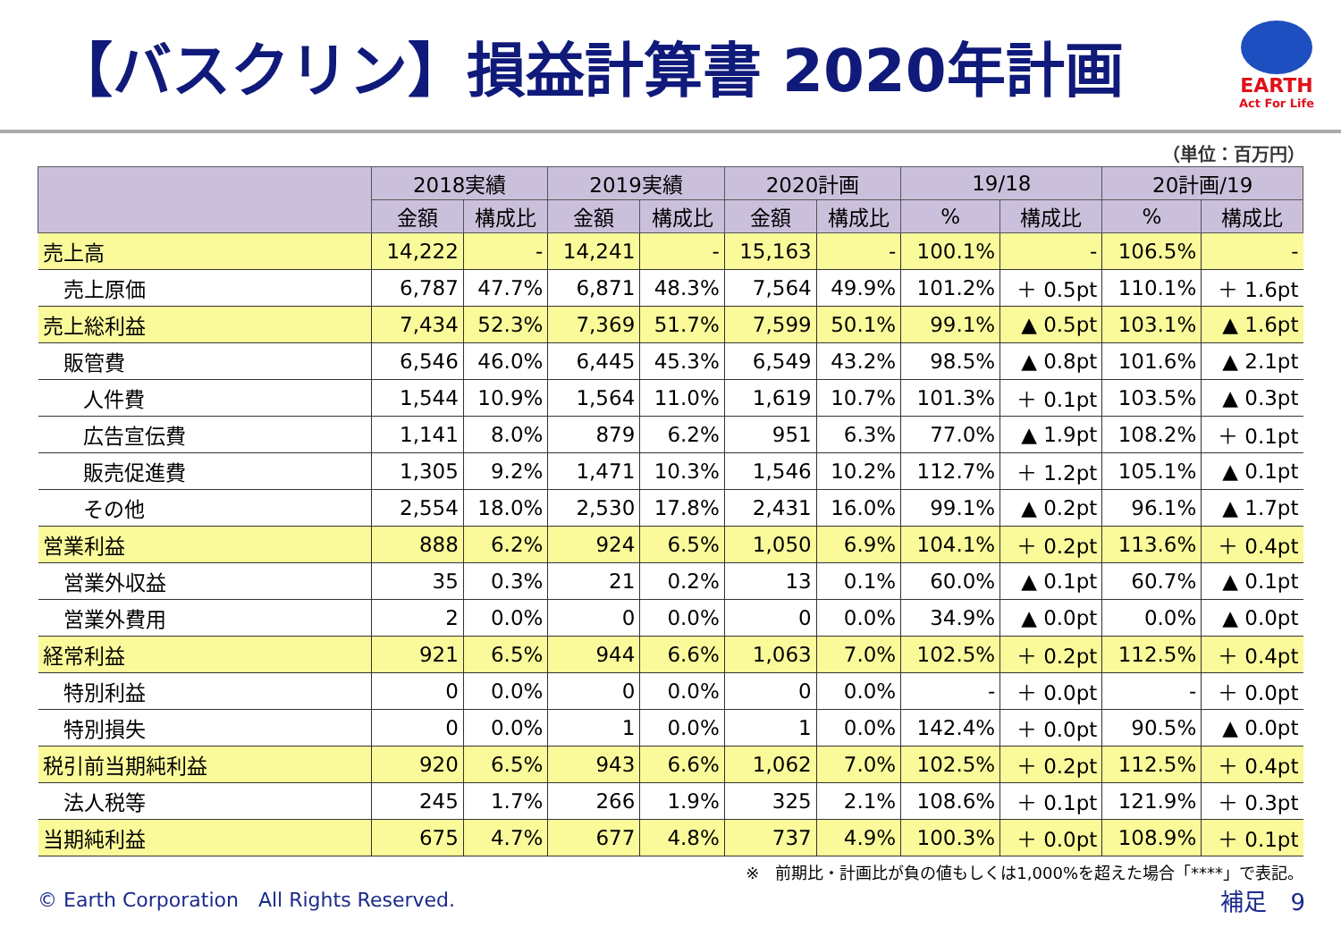【バスクリン】損益計算書 2020年計画
EARTH
Act For Life
（単位：百万円）
| | 2018実績 | | 2019実績 | | 2020計画 | | 19/18 | | 20計画/19 | |
| --- | --- | --- | --- | --- | --- | --- | --- | --- | --- | --- |
| | 金額 | 構成比 | 金額 | 構成比 | 金額 | 構成比 | % | 構成比 | % | 構成比 |
| 売上高 | 14,222 | - | 14,241 | - | 15,163 | - | 100.1% | - | 106.5% | - |
| 売上原価 | 6,787 | 47.7% | 6,871 | 48.3% | 7,564 | 49.9% | 101.2% | ＋ 0.5pt | 110.1% | ＋ 1.6pt |
| 売上総利益 | 7,434 | 52.3% | 7,369 | 51.7% | 7,599 | 50.1% | 99.1% | ▲ 0.5pt | 103.1% | ▲ 1.6pt |
| 販管費 | 6,546 | 46.0% | 6,445 | 45.3% | 6,549 | 43.2% | 98.5% | ▲ 0.8pt | 101.6% | ▲ 2.1pt |
| 人件費 | 1,544 | 10.9% | 1,564 | 11.0% | 1,619 | 10.7% | 101.3% | ＋ 0.1pt | 103.5% | ▲ 0.3pt |
| 広告宣伝費 | 1,141 | 8.0% | 879 | 6.2% | 951 | 6.3% | 77.0% | ▲ 1.9pt | 108.2% | ＋ 0.1pt |
| 販売促進費 | 1,305 | 9.2% | 1,471 | 10.3% | 1,546 | 10.2% | 112.7% | ＋ 1.2pt | 105.1% | ▲ 0.1pt |
| その他 | 2,554 | 18.0% | 2,530 | 17.8% | 2,431 | 16.0% | 99.1% | ▲ 0.2pt | 96.1% | ▲ 1.7pt |
| 営業利益 | 888 | 6.2% | 924 | 6.5% | 1,050 | 6.9% | 104.1% | ＋ 0.2pt | 113.6% | ＋ 0.4pt |
| 営業外収益 | 35 | 0.3% | 21 | 0.2% | 13 | 0.1% | 60.0% | ▲ 0.1pt | 60.7% | ▲ 0.1pt |
| 営業外費用 | 2 | 0.0% | 0 | 0.0% | 0 | 0.0% | 34.9% | ▲ 0.0pt | 0.0% | ▲ 0.0pt |
| 経常利益 | 921 | 6.5% | 944 | 6.6% | 1,063 | 7.0% | 102.5% | ＋ 0.2pt | 112.5% | ＋ 0.4pt |
| 特別利益 | 0 | 0.0% | 0 | 0.0% | 0 | 0.0% | - | ＋ 0.0pt | - | ＋ 0.0pt |
| 特別損失 | 0 | 0.0% | 1 | 0.0% | 1 | 0.0% | 142.4% | ＋ 0.0pt | 90.5% | ▲ 0.0pt |
| 税引前当期純利益 | 920 | 6.5% | 943 | 6.6% | 1,062 | 7.0% | 102.5% | ＋ 0.2pt | 112.5% | ＋ 0.4pt |
| 法人税等 | 245 | 1.7% | 266 | 1.9% | 325 | 2.1% | 108.6% | ＋ 0.1pt | 121.9% | ＋ 0.3pt |
| 当期純利益 | 675 | 4.7% | 677 | 4.8% | 737 | 4.9% | 100.3% | ＋ 0.0pt | 108.9% | ＋ 0.1pt |
※　前期比・計画比が負の値もしくは1,000%を超えた場合「****」で表記。
© Earth Corporation　All Rights Reserved. 補足　9